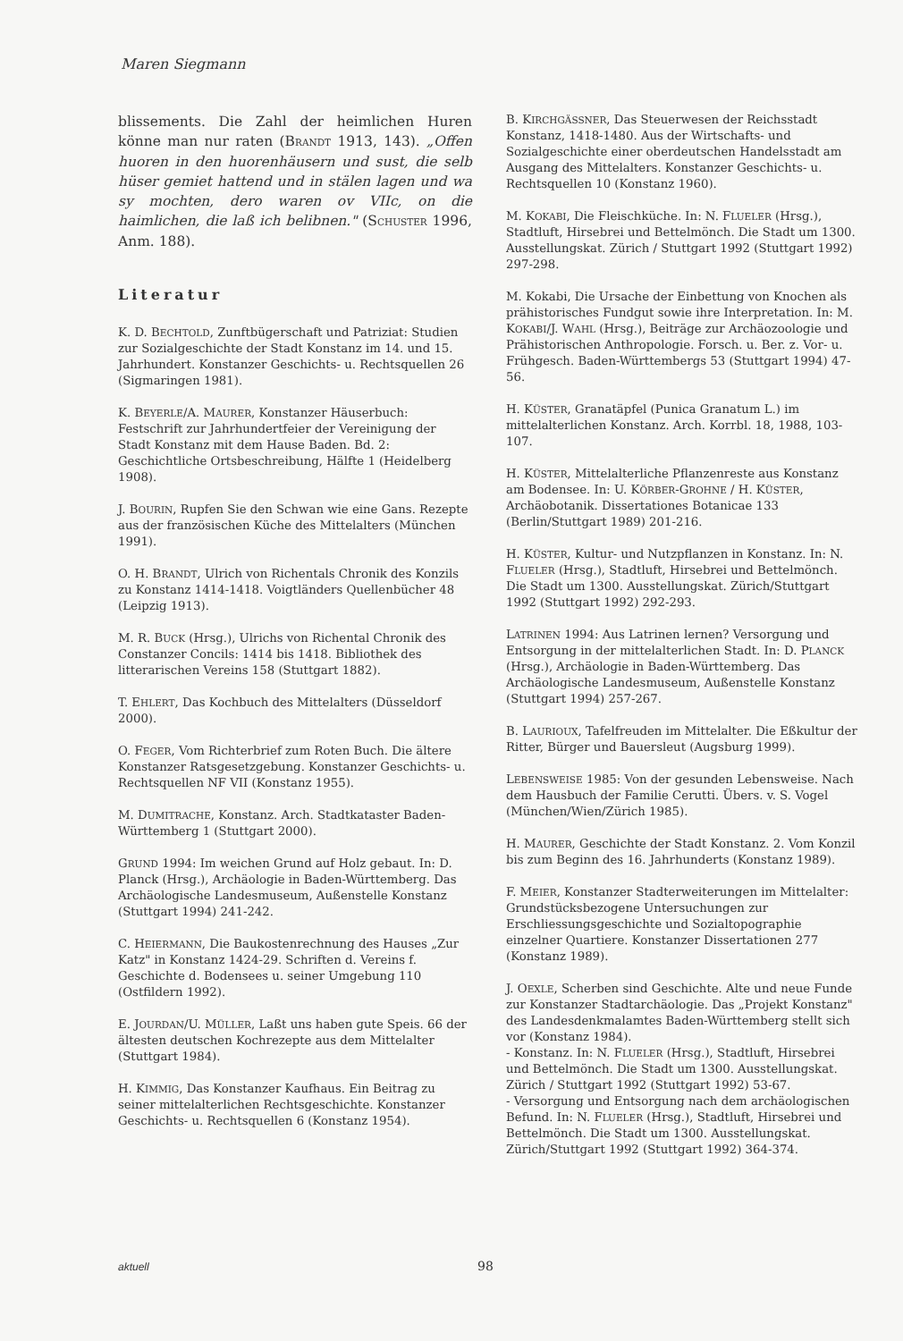Maren Siegmann
blissements. Die Zahl der heimlichen Huren könne man nur raten (BRANDT 1913, 143). „Offen huoren in den huorenhäusern und sust, die selb hüser gemiet hattend und in stälen lagen und wa sy mochten, dero waren ov VIIc, on die haimlichen, die laß ich belibnen." (SCHUSTER 1996, Anm. 188).
Literatur
K. D. BECHTOLD, Zunftbügerschaft und Patriziat: Studien zur Sozialgeschichte der Stadt Konstanz im 14. und 15. Jahrhundert. Konstanzer Geschichts- u. Rechtsquellen 26 (Sigmaringen 1981).
K. BEYERLE/A. MAURER, Konstanzer Häuserbuch: Festschrift zur Jahrhundertfeier der Vereinigung der Stadt Konstanz mit dem Hause Baden. Bd. 2: Geschichtliche Ortsbeschreibung, Hälfte 1 (Heidelberg 1908).
J. BOURIN, Rupfen Sie den Schwan wie eine Gans. Rezepte aus der französischen Küche des Mittelalters (München 1991).
O. H. BRANDT, Ulrich von Richentals Chronik des Konzils zu Konstanz 1414-1418. Voigtländers Quellenbücher 48 (Leipzig 1913).
M. R. BUCK (Hrsg.), Ulrichs von Richental Chronik des Constanzer Concils: 1414 bis 1418. Bibliothek des litterarischen Vereins 158 (Stuttgart 1882).
T. EHLERT, Das Kochbuch des Mittelalters (Düsseldorf 2000).
O. FEGER, Vom Richterbrief zum Roten Buch. Die ältere Konstanzer Ratsgesetzgebung. Konstanzer Geschichts- u. Rechtsquellen NF VII (Konstanz 1955).
M. DUMITRACHE, Konstanz. Arch. Stadtkataster Baden-Württemberg 1 (Stuttgart 2000).
GRUND 1994: Im weichen Grund auf Holz gebaut. In: D. Planck (Hrsg.), Archäologie in Baden-Württemberg. Das Archäologische Landesmuseum, Außenstelle Konstanz (Stuttgart 1994) 241-242.
C. HEIERMANN, Die Baukostenrechnung des Hauses „Zur Katz" in Konstanz 1424-29. Schriften d. Vereins f. Geschichte d. Bodensees u. seiner Umgebung 110 (Ostfildern 1992).
E. JOURDAN/U. MÜLLER, Laßt uns haben gute Speis. 66 der ältesten deutschen Kochrezepte aus dem Mittelalter (Stuttgart 1984).
H. KIMMIG, Das Konstanzer Kaufhaus. Ein Beitrag zu seiner mittelalterlichen Rechtsgeschichte. Konstanzer Geschichts- u. Rechtsquellen 6 (Konstanz 1954).
B. KIRCHGÄSSNER, Das Steuerwesen der Reichsstadt Konstanz, 1418-1480. Aus der Wirtschafts- und Sozialgeschichte einer oberdeutschen Handelsstadt am Ausgang des Mittelalters. Konstanzer Geschichts- u. Rechtsquellen 10 (Konstanz 1960).
M. KOKABI, Die Fleischküche. In: N. FLUELER (Hrsg.), Stadtluft, Hirsebrei und Bettelmönch. Die Stadt um 1300. Ausstellungskat. Zürich / Stuttgart 1992 (Stuttgart 1992) 297-298.
M. Kokabi, Die Ursache der Einbettung von Knochen als prähistorisches Fundgut sowie ihre Interpretation. In: M. KOKABI/J. WAHL (Hrsg.), Beiträge zur Archäozoologie und Prähistorischen Anthropologie. Forsch. u. Ber. z. Vor- u. Frühgesch. Baden-Württembergs 53 (Stuttgart 1994) 47-56.
H. KÜSTER, Granatäpfel (Punica Granatum L.) im mittelalterlichen Konstanz. Arch. Korrbl. 18, 1988, 103-107.
H. KÜSTER, Mittelalterliche Pflanzenreste aus Konstanz am Bodensee. In: U. KÖRBER-GROHNE / H. KÜSTER, Archäobotanik. Dissertationes Botanicae 133 (Berlin/Stuttgart 1989) 201-216.
H. KÜSTER, Kultur- und Nutzpflanzen in Konstanz. In: N. FLUELER (Hrsg.), Stadtluft, Hirsebrei und Bettelmönch. Die Stadt um 1300. Ausstellungskat. Zürich/Stuttgart 1992 (Stuttgart 1992) 292-293.
LATRINEN 1994: Aus Latrinen lernen? Versorgung und Entsorgung in der mittelalterlichen Stadt. In: D. PLANCK (Hrsg.), Archäologie in Baden-Württemberg. Das Archäologische Landesmuseum, Außenstelle Konstanz (Stuttgart 1994) 257-267.
B. LAURIOUX, Tafelfreuden im Mittelalter. Die Eßkultur der Ritter, Bürger und Bauersleut (Augsburg 1999).
LEBENSWEISE 1985: Von der gesunden Lebensweise. Nach dem Hausbuch der Familie Cerutti. Übers. v. S. Vogel (München/Wien/Zürich 1985).
H. MAURER, Geschichte der Stadt Konstanz. 2. Vom Konzil bis zum Beginn des 16. Jahrhunderts (Konstanz 1989).
F. MEIER, Konstanzer Stadterweiterungen im Mittelalter: Grundstücksbezogene Untersuchungen zur Erschliessungsgeschichte und Sozialtopographie einzelner Quartiere. Konstanzer Dissertationen 277 (Konstanz 1989).
J. OEXLE, Scherben sind Geschichte. Alte und neue Funde zur Konstanzer Stadtarchäologie. Das „Projekt Konstanz" des Landesdenkmalamtes Baden-Württemberg stellt sich vor (Konstanz 1984).
- Konstanz. In: N. FLUELER (Hrsg.), Stadtluft, Hirsebrei und Bettelmönch. Die Stadt um 1300. Ausstellungskat. Zürich / Stuttgart 1992 (Stuttgart 1992) 53-67.
- Versorgung und Entsorgung nach dem archäologischen Befund. In: N. FLUELER (Hrsg.), Stadtluft, Hirsebrei und Bettelmönch. Die Stadt um 1300. Ausstellungskat. Zürich/Stuttgart 1992 (Stuttgart 1992) 364-374.
aktuell 98